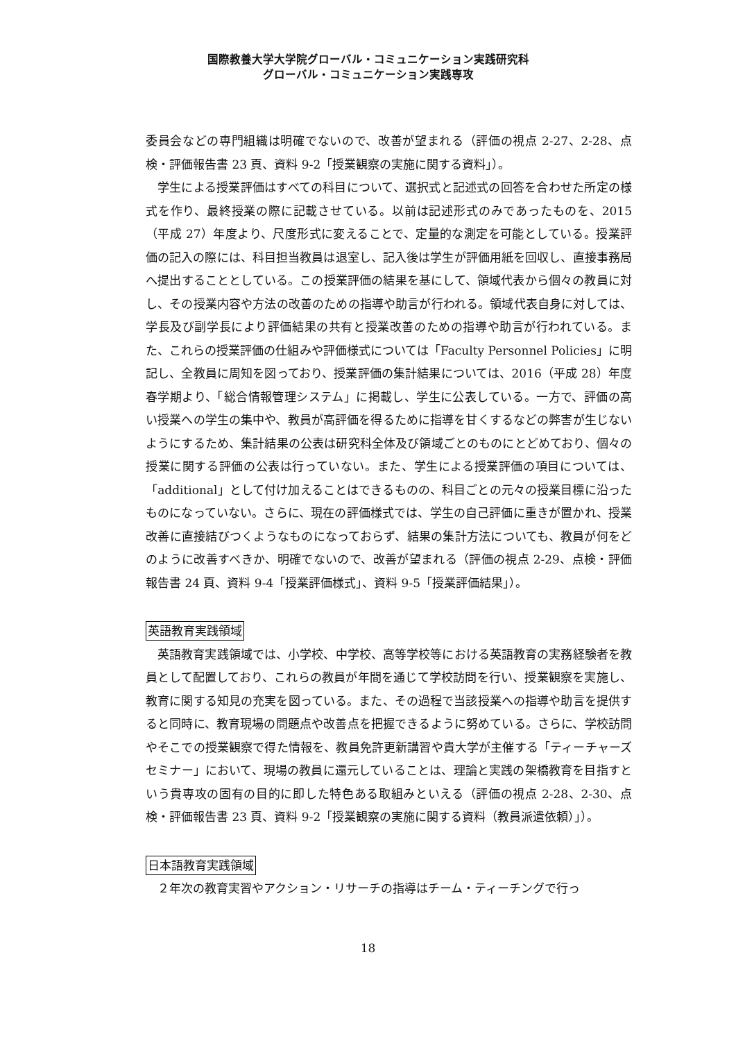国際教養大学大学院グローバル・コミュニケーション実践研究科
グローバル・コミュニケーション実践専攻
委員会などの専門組織は明確でないので、改善が望まれる（評価の視点 2-27、2-28、点検・評価報告書 23 頁、資料 9-2「授業観察の実施に関する資料」）。
学生による授業評価はすべての科目について、選択式と記述式の回答を合わせた所定の様式を作り、最終授業の際に記載させている。以前は記述形式のみであったものを、2015（平成 27）年度より、尺度形式に変えることで、定量的な測定を可能としている。授業評価の記入の際には、科目担当教員は退室し、記入後は学生が評価用紙を回収し、直接事務局へ提出することとしている。この授業評価の結果を基にして、領域代表から個々の教員に対し、その授業内容や方法の改善のための指導や助言が行われる。領域代表自身に対しては、学長及び副学長により評価結果の共有と授業改善のための指導や助言が行われている。また、これらの授業評価の仕組みや評価様式については「Faculty Personnel Policies」に明記し、全教員に周知を図っており、授業評価の集計結果については、2016（平成 28）年度春学期より、「総合情報管理システム」に掲載し、学生に公表している。一方で、評価の高い授業への学生の集中や、教員が高評価を得るために指導を甘くするなどの弊害が生じないようにするため、集計結果の公表は研究科全体及び領域ごとのものにとどめており、個々の授業に関する評価の公表は行っていない。また、学生による授業評価の項目については、「additional」として付け加えることはできるものの、科目ごとの元々の授業目標に沿ったものになっていない。さらに、現在の評価様式では、学生の自己評価に重きが置かれ、授業改善に直接結びつくようなものになっておらず、結果の集計方法についても、教員が何をどのように改善すべきか、明確でないので、改善が望まれる（評価の視点 2-29、点検・評価報告書 24 頁、資料 9-4「授業評価様式」、資料 9-5「授業評価結果」）。
英語教育実践領域
英語教育実践領域では、小学校、中学校、高等学校等における英語教育の実務経験者を教員として配置しており、これらの教員が年間を通じて学校訪問を行い、授業観察を実施し、教育に関する知見の充実を図っている。また、その過程で当該授業への指導や助言を提供すると同時に、教育現場の問題点や改善点を把握できるように努めている。さらに、学校訪問やそこでの授業観察で得た情報を、教員免許更新講習や貴大学が主催する「ティーチャーズセミナー」において、現場の教員に還元していることは、理論と実践の架橋教育を目指すという貴専攻の固有の目的に即した特色ある取組みといえる（評価の視点 2-28、2-30、点検・評価報告書 23 頁、資料 9-2「授業観察の実施に関する資料（教員派遣依頼）」）。
日本語教育実践領域
２年次の教育実習やアクション・リサーチの指導はチーム・ティーチングで行っ
18